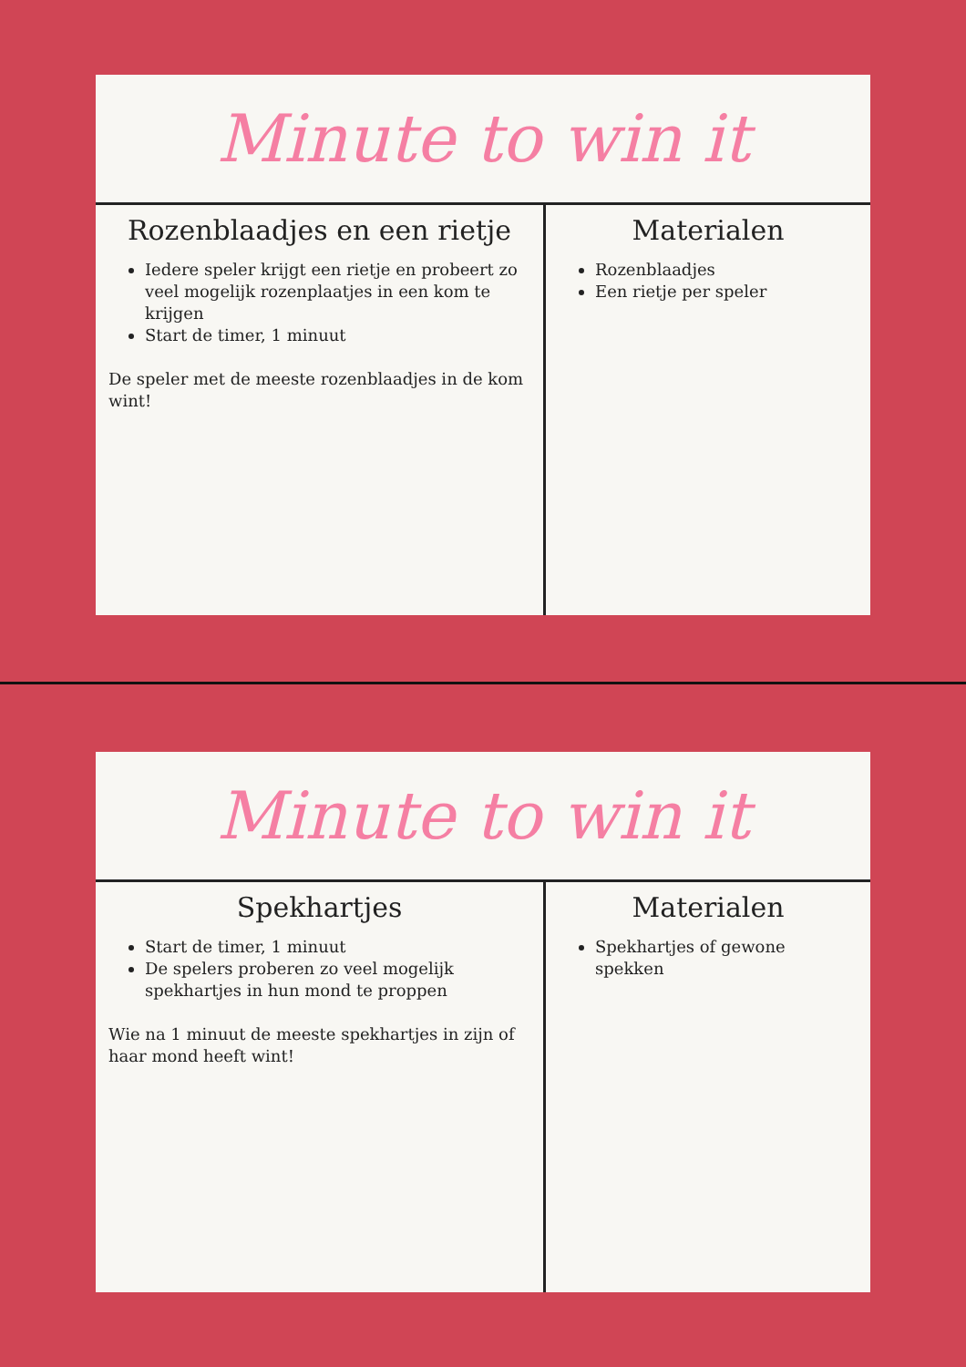Minute to win it
Rozenblaadjes en een rietje
Iedere speler krijgt een rietje en probeert zo veel mogelijk rozenplaatjes in een kom te krijgen
Start de timer, 1 minuut
De speler met de meeste rozenblaadjes in de kom wint!
Materialen
Rozenblaadjes
Een rietje per speler
Minute to win it
Spekhartjes
Start de timer, 1 minuut
De spelers proberen zo veel mogelijk spekhartjes in hun mond te proppen
Wie na 1 minuut de meeste spekhartjes in zijn of haar mond heeft wint!
Materialen
Spekhartjes of gewone spekken